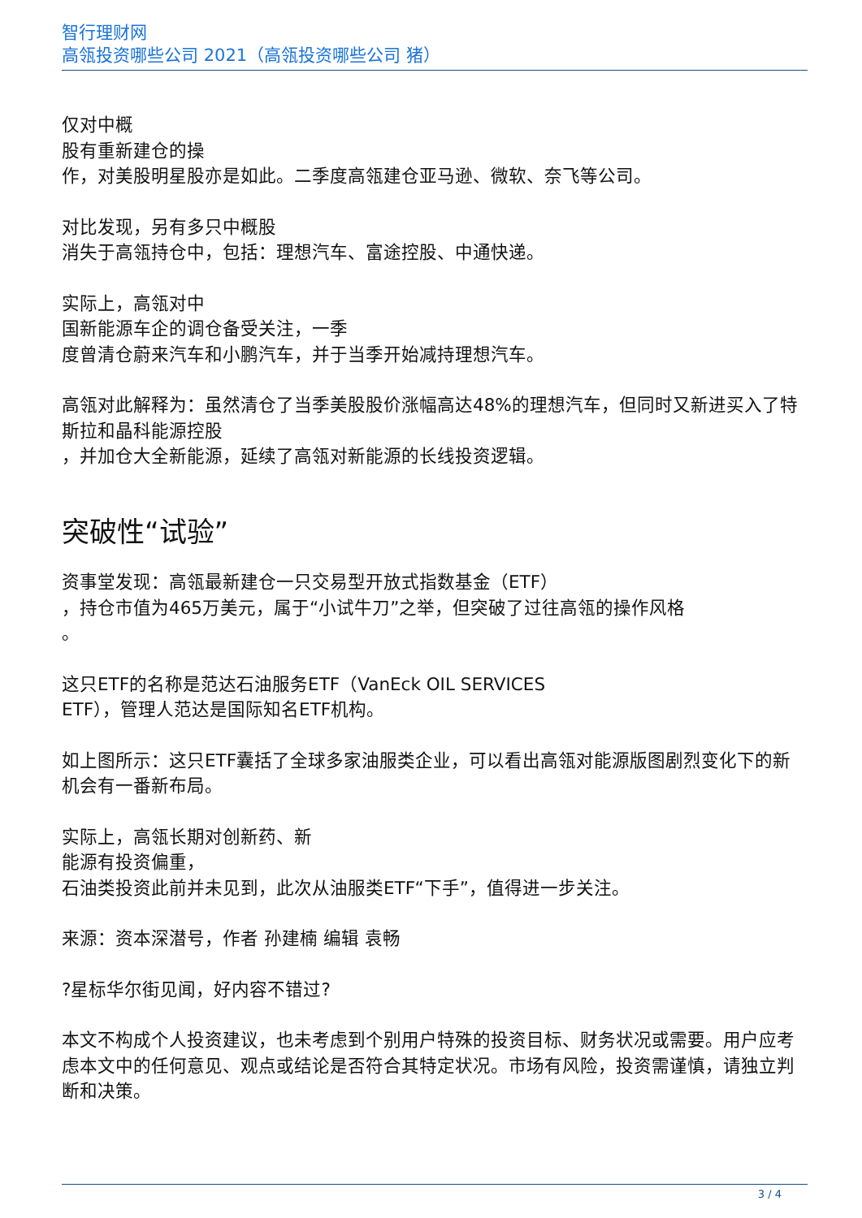智行理财网
高瓴投资哪些公司 2021（高瓴投资哪些公司 猪）
仅对中概
股有重新建仓的操
作，对美股明星股亦是如此。二季度高瓴建仓亚马逊、微软、奈飞等公司。
对比发现，另有多只中概股
消失于高瓴持仓中，包括：理想汽车、富途控股、中通快递。
实际上，高瓴对中
国新能源车企的调仓备受关注，一季
度曾清仓蔚来汽车和小鹏汽车，并于当季开始减持理想汽车。
高瓴对此解释为：虽然清仓了当季美股股价涨幅高达48%的理想汽车，但同时又新进买入了特斯拉和晶科能源控股
，并加仓大全新能源，延续了高瓴对新能源的长线投资逻辑。
突破性“试验”
资事堂发现：高瓴最新建仓一只交易型开放式指数基金（ETF）
，持仓市值为465万美元，属于“小试牛刀”之举，但突破了过往高瓴的操作风格
。
这只ETF的名称是范达石油服务ETF（VanEck OIL SERVICES
ETF），管理人范达是国际知名ETF机构。
如上图所示：这只ETF囊括了全球多家油服类企业，可以看出高瓴对能源版图剧烈变化下的新机会有一番新布局。
实际上，高瓴长期对创新药、新
能源有投资偏重，
石油类投资此前并未见到，此次从油服类ETF“下手”，值得进一步关注。
来源：资本深潜号，作者 孙建楠 编辑 袁畅
?星标华尔街见闻，好内容不错过?
本文不构成个人投资建议，也未考虑到个别用户特殊的投资目标、财务状况或需要。用户应考虑本文中的任何意见、观点或结论是否符合其特定状况。市场有风险，投资需谨慎，请独立判断和决策。
3 / 4